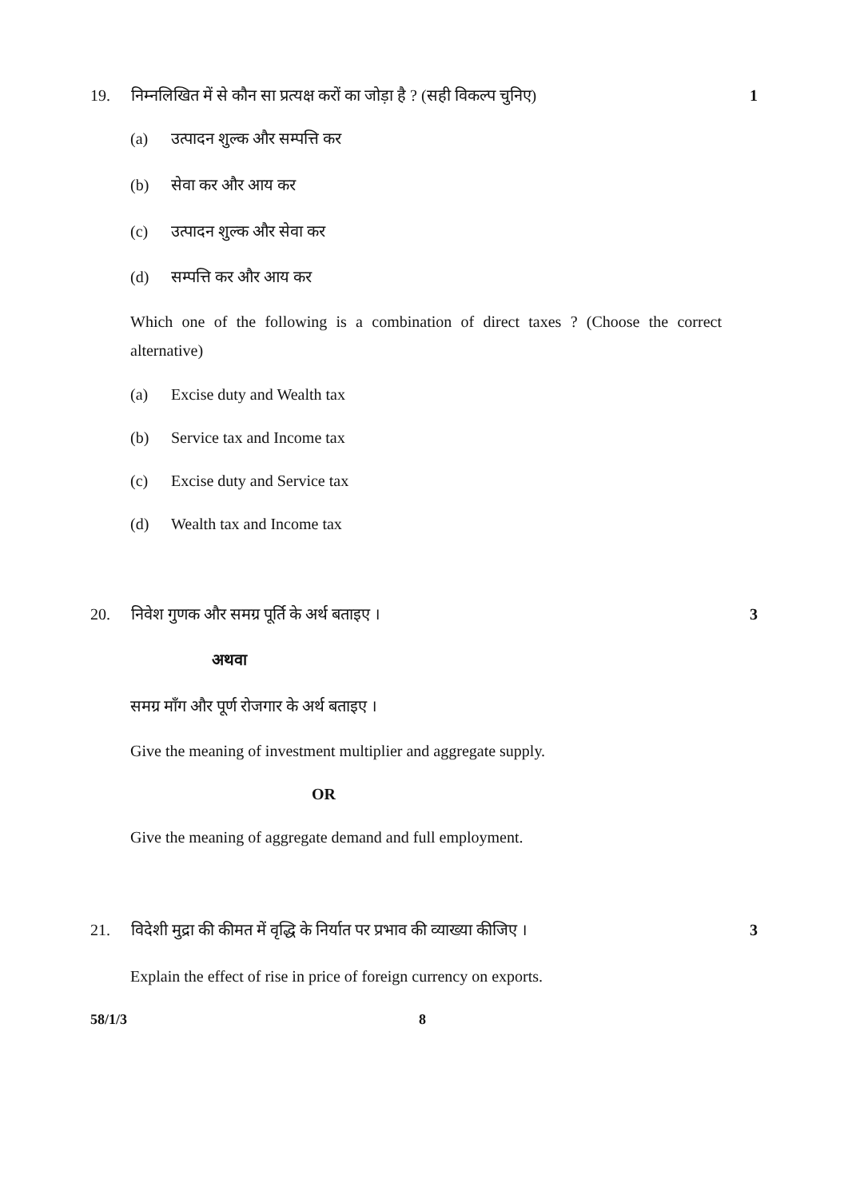19. निम्नलिखित में से कौन सा प्रत्यक्ष करों का जोड़ा है ? (सही विकल्प चुनिए) 1
(a) उत्पादन शुल्क और सम्पत्ति कर
(b) सेवा कर और आय कर
(c) उत्पादन शुल्क और सेवा कर
(d) सम्पत्ति कर और आय कर
Which one of the following is a combination of direct taxes ? (Choose the correct alternative)
(a) Excise duty and Wealth tax
(b) Service tax and Income tax
(c) Excise duty and Service tax
(d) Wealth tax and Income tax
20. निवेश गुणक और समग्र पूर्ति के अर्थ बताइए । 3
अथवा
समग्र माँग और पूर्ण रोजगार के अर्थ बताइए ।
Give the meaning of investment multiplier and aggregate supply.
OR
Give the meaning of aggregate demand and full employment.
21. विदेशी मुद्रा की कीमत में वृद्धि के निर्यात पर प्रभाव की व्याख्या कीजिए । 3
Explain the effect of rise in price of foreign currency on exports.
58/1/3 8